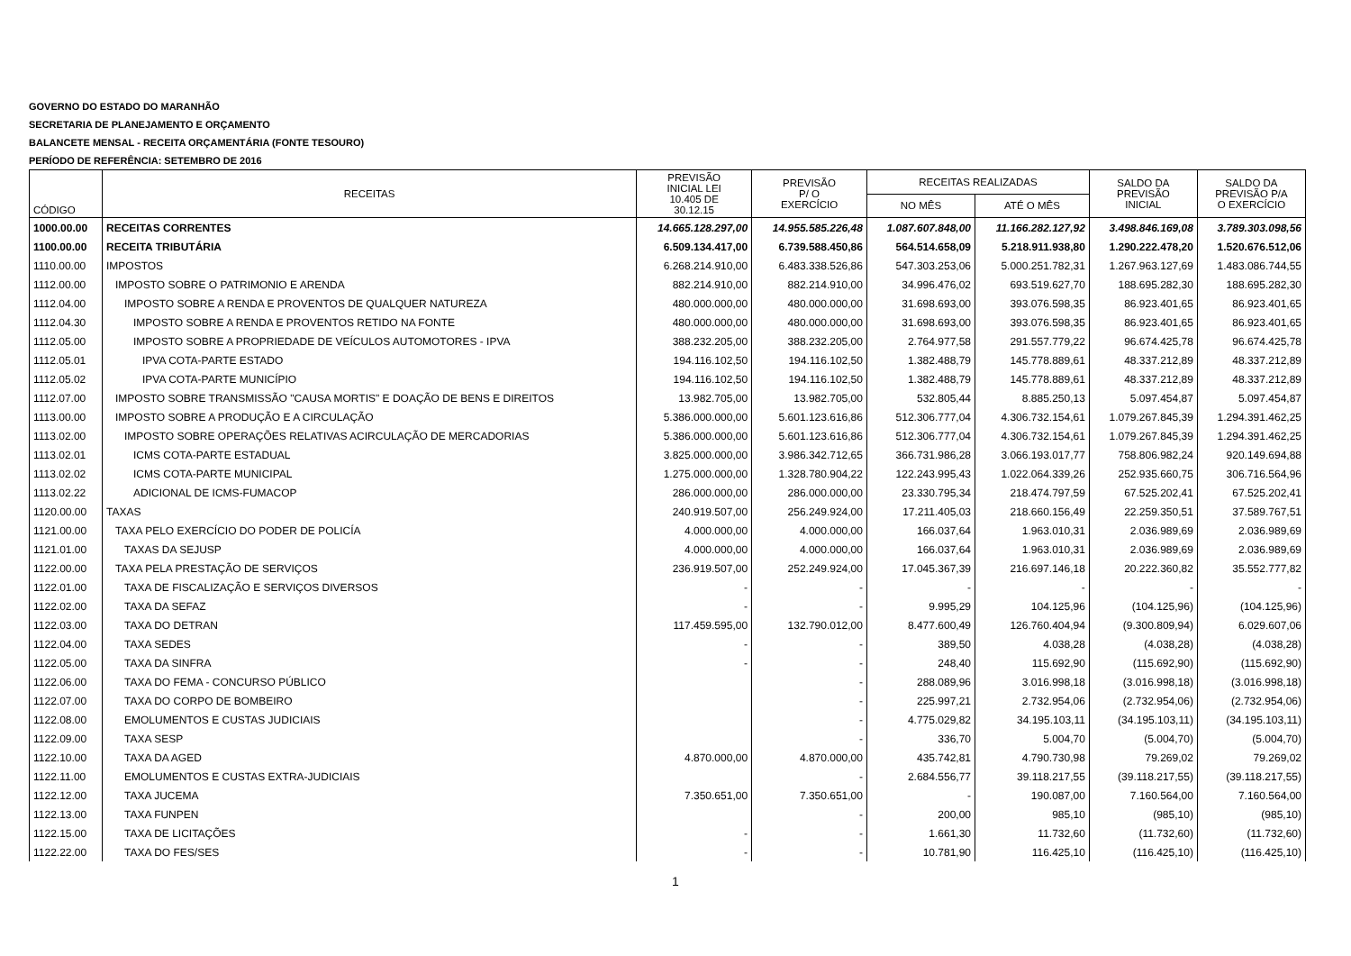GOVERNO DO ESTADO DO MARANHÃO
SECRETARIA DE PLANEJAMENTO E ORÇAMENTO
BALANCETE MENSAL - RECEITA ORÇAMENTÁRIA (FONTE TESOURO)
PERÍODO DE REFERÊNCIA: SETEMBRO DE 2016
| CÓDIGO | RECEITAS | PREVISÃO INICIAL LEI 10.405 DE 30.12.15 | PREVISÃO P/ O EXERCÍCIO | RECEITAS REALIZADAS | | SALDO DA PREVISÃO INICIAL | SALDO DA PREVISÃO P/A O EXERCÍCIO |
| --- | --- | --- | --- | --- | --- | --- | --- |
| | | | | NO MÊS | ATÉ O MÊS | | |
| 1000.00.00 | RECEITAS CORRENTES | 14.665.128.297,00 | 14.955.585.226,48 | 1.087.607.848,00 | 11.166.282.127,92 | 3.498.846.169,08 | 3.789.303.098,56 |
| 1100.00.00 | RECEITA TRIBUTÁRIA | 6.509.134.417,00 | 6.739.588.450,86 | 564.514.658,09 | 5.218.911.938,80 | 1.290.222.478,20 | 1.520.676.512,06 |
| 1110.00.00 | IMPOSTOS | 6.268.214.910,00 | 6.483.338.526,86 | 547.303.253,06 | 5.000.251.782,31 | 1.267.963.127,69 | 1.483.086.744,55 |
| 1112.00.00 | IMPOSTO SOBRE O PATRIMONIO E ARENDA | 882.214.910,00 | 882.214.910,00 | 34.996.476,02 | 693.519.627,70 | 188.695.282,30 | 188.695.282,30 |
| 1112.04.00 | IMPOSTO SOBRE A RENDA E PROVENTOS DE QUALQUER NATUREZA | 480.000.000,00 | 480.000.000,00 | 31.698.693,00 | 393.076.598,35 | 86.923.401,65 | 86.923.401,65 |
| 1112.04.30 | IMPOSTO SOBRE A RENDA E PROVENTOS RETIDO NA FONTE | 480.000.000,00 | 480.000.000,00 | 31.698.693,00 | 393.076.598,35 | 86.923.401,65 | 86.923.401,65 |
| 1112.05.00 | IMPOSTO SOBRE A PROPRIEDADE DE VEÍCULOS AUTOMOTORES - IPVA | 388.232.205,00 | 388.232.205,00 | 2.764.977,58 | 291.557.779,22 | 96.674.425,78 | 96.674.425,78 |
| 1112.05.01 | IPVA COTA-PARTE ESTADO | 194.116.102,50 | 194.116.102,50 | 1.382.488,79 | 145.778.889,61 | 48.337.212,89 | 48.337.212,89 |
| 1112.05.02 | IPVA COTA-PARTE MUNICÍPIO | 194.116.102,50 | 194.116.102,50 | 1.382.488,79 | 145.778.889,61 | 48.337.212,89 | 48.337.212,89 |
| 1112.07.00 | IMPOSTO SOBRE TRANSMISSÃO "CAUSA MORTIS" E DOAÇÃO DE BENS E DIREITOS | 13.982.705,00 | 13.982.705,00 | 532.805,44 | 8.885.250,13 | 5.097.454,87 | 5.097.454,87 |
| 1113.00.00 | IMPOSTO SOBRE A PRODUÇÃO E A CIRCULAÇÃO | 5.386.000.000,00 | 5.601.123.616,86 | 512.306.777,04 | 4.306.732.154,61 | 1.079.267.845,39 | 1.294.391.462,25 |
| 1113.02.00 | IMPOSTO SOBRE OPERAÇÕES RELATIVAS ACIRCULAÇÃO DE MERCADORIAS | 5.386.000.000,00 | 5.601.123.616,86 | 512.306.777,04 | 4.306.732.154,61 | 1.079.267.845,39 | 1.294.391.462,25 |
| 1113.02.01 | ICMS COTA-PARTE ESTADUAL | 3.825.000.000,00 | 3.986.342.712,65 | 366.731.986,28 | 3.066.193.017,77 | 758.806.982,24 | 920.149.694,88 |
| 1113.02.02 | ICMS COTA-PARTE MUNICIPAL | 1.275.000.000,00 | 1.328.780.904,22 | 122.243.995,43 | 1.022.064.339,26 | 252.935.660,75 | 306.716.564,96 |
| 1113.02.22 | ADICIONAL DE ICMS-FUMACOP | 286.000.000,00 | 286.000.000,00 | 23.330.795,34 | 218.474.797,59 | 67.525.202,41 | 67.525.202,41 |
| 1120.00.00 | TAXAS | 240.919.507,00 | 256.249.924,00 | 17.211.405,03 | 218.660.156,49 | 22.259.350,51 | 37.589.767,51 |
| 1121.00.00 | TAXA PELO EXERCÍCIO DO PODER DE POLICÍA | 4.000.000,00 | 4.000.000,00 | 166.037,64 | 1.963.010,31 | 2.036.989,69 | 2.036.989,69 |
| 1121.01.00 | TAXAS DA SEJUSP | 4.000.000,00 | 4.000.000,00 | 166.037,64 | 1.963.010,31 | 2.036.989,69 | 2.036.989,69 |
| 1122.00.00 | TAXA PELA PRESTAÇÃO DE SERVIÇOS | 236.919.507,00 | 252.249.924,00 | 17.045.367,39 | 216.697.146,18 | 20.222.360,82 | 35.552.777,82 |
| 1122.01.00 | TAXA DE FISCALIZAÇÃO E SERVIÇOS DIVERSOS | - | - | - | - | - | - |
| 1122.02.00 | TAXA DA SEFAZ | - | - | 9.995,29 | 104.125,96 | (104.125,96) | (104.125,96) |
| 1122.03.00 | TAXA DO DETRAN | 117.459.595,00 | 132.790.012,00 | 8.477.600,49 | 126.760.404,94 | (9.300.809,94) | 6.029.607,06 |
| 1122.04.00 | TAXA SEDES | - | - | 389,50 | 4.038,28 | (4.038,28) | (4.038,28) |
| 1122.05.00 | TAXA DA SINFRA | - | - | 248,40 | 115.692,90 | (115.692,90) | (115.692,90) |
| 1122.06.00 | TAXA DO FEMA - CONCURSO PÚBLICO | | - | 288.089,96 | 3.016.998,18 | (3.016.998,18) | (3.016.998,18) |
| 1122.07.00 | TAXA DO CORPO DE BOMBEIRO | | - | 225.997,21 | 2.732.954,06 | (2.732.954,06) | (2.732.954,06) |
| 1122.08.00 | EMOLUMENTOS E CUSTAS JUDICIAIS | | - | 4.775.029,82 | 34.195.103,11 | (34.195.103,11) | (34.195.103,11) |
| 1122.09.00 | TAXA SESP | | - | 336,70 | 5.004,70 | (5.004,70) | (5.004,70) |
| 1122.10.00 | TAXA DA AGED | 4.870.000,00 | 4.870.000,00 | 435.742,81 | 4.790.730,98 | 79.269,02 | 79.269,02 |
| 1122.11.00 | EMOLUMENTOS E CUSTAS EXTRA-JUDICIAIS | | - | 2.684.556,77 | 39.118.217,55 | (39.118.217,55) | (39.118.217,55) |
| 1122.12.00 | TAXA JUCEMA | 7.350.651,00 | 7.350.651,00 | - | 190.087,00 | 7.160.564,00 | 7.160.564,00 |
| 1122.13.00 | TAXA FUNPEN | | - | 200,00 | 985,10 | (985,10) | (985,10) |
| 1122.15.00 | TAXA DE LICITAÇÕES | - | - | 1.661,30 | 11.732,60 | (11.732,60) | (11.732,60) |
| 1122.22.00 | TAXA DO FES/SES | - | - | 10.781,90 | 116.425,10 | (116.425,10) | (116.425,10) |
1